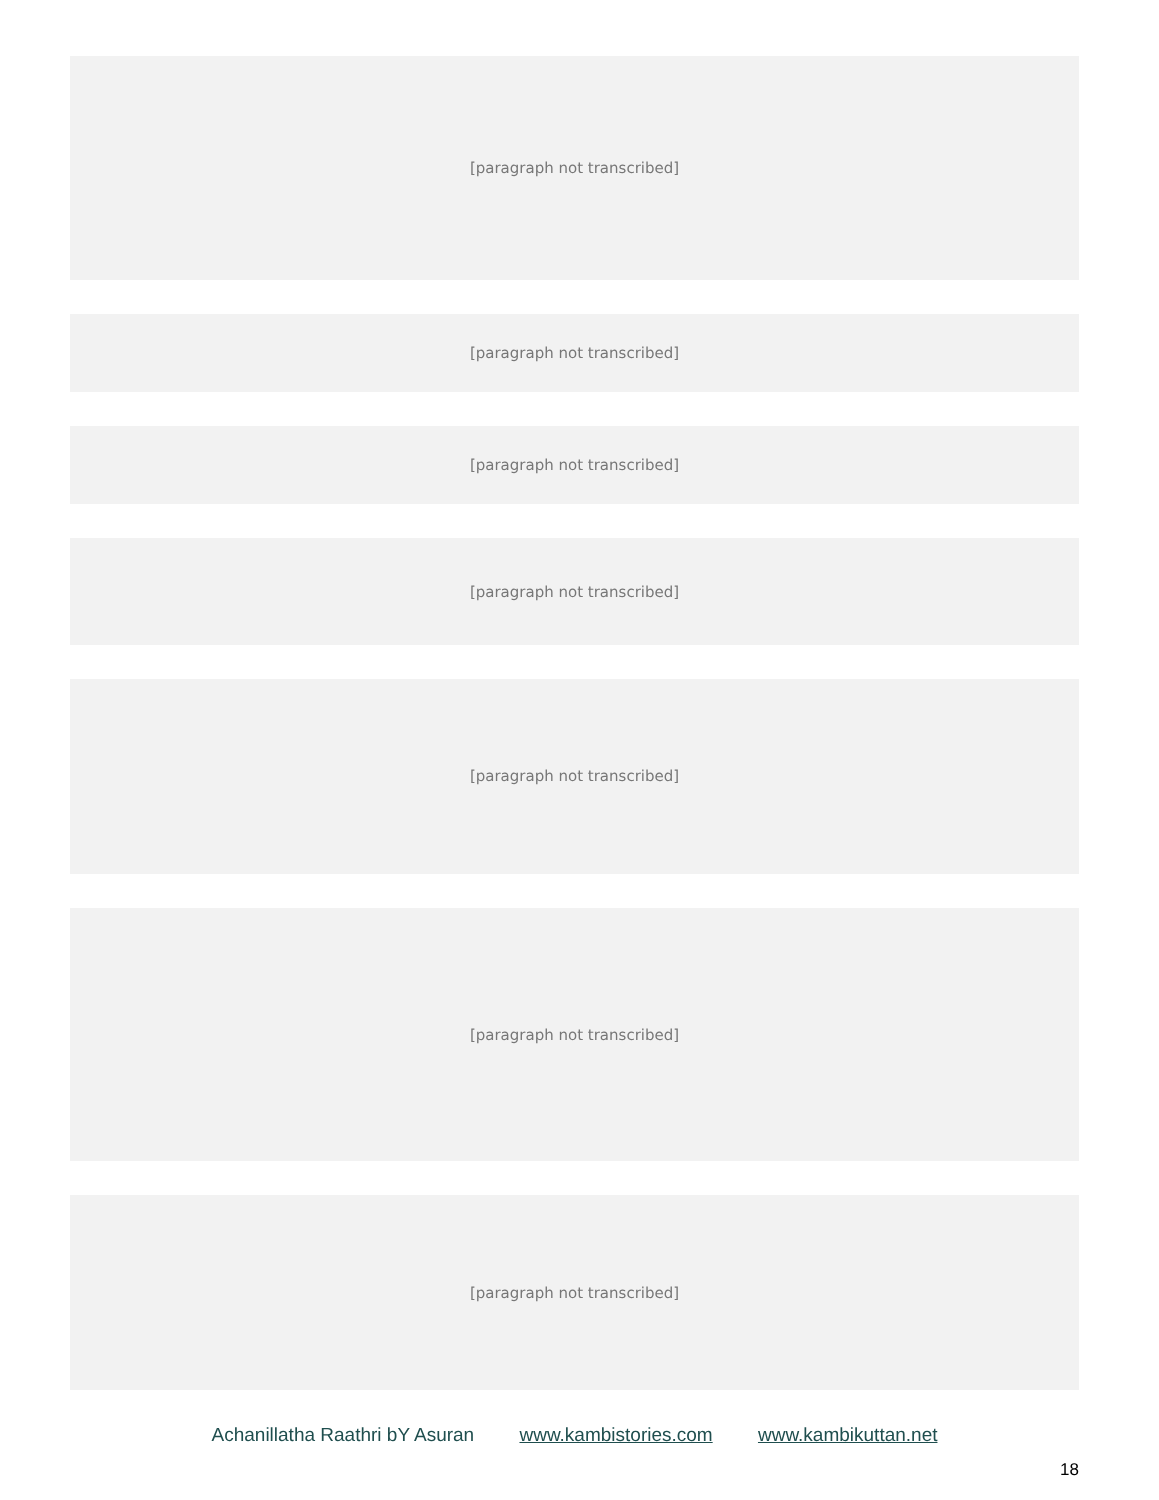[paragraph not transcribed]
[paragraph not transcribed]
[paragraph not transcribed]
[paragraph not transcribed]
[paragraph not transcribed]
[paragraph not transcribed]
[paragraph not transcribed]
Achanillatha Raathri bY Asuran www.kambistories.com www.kambikuttan.net
18